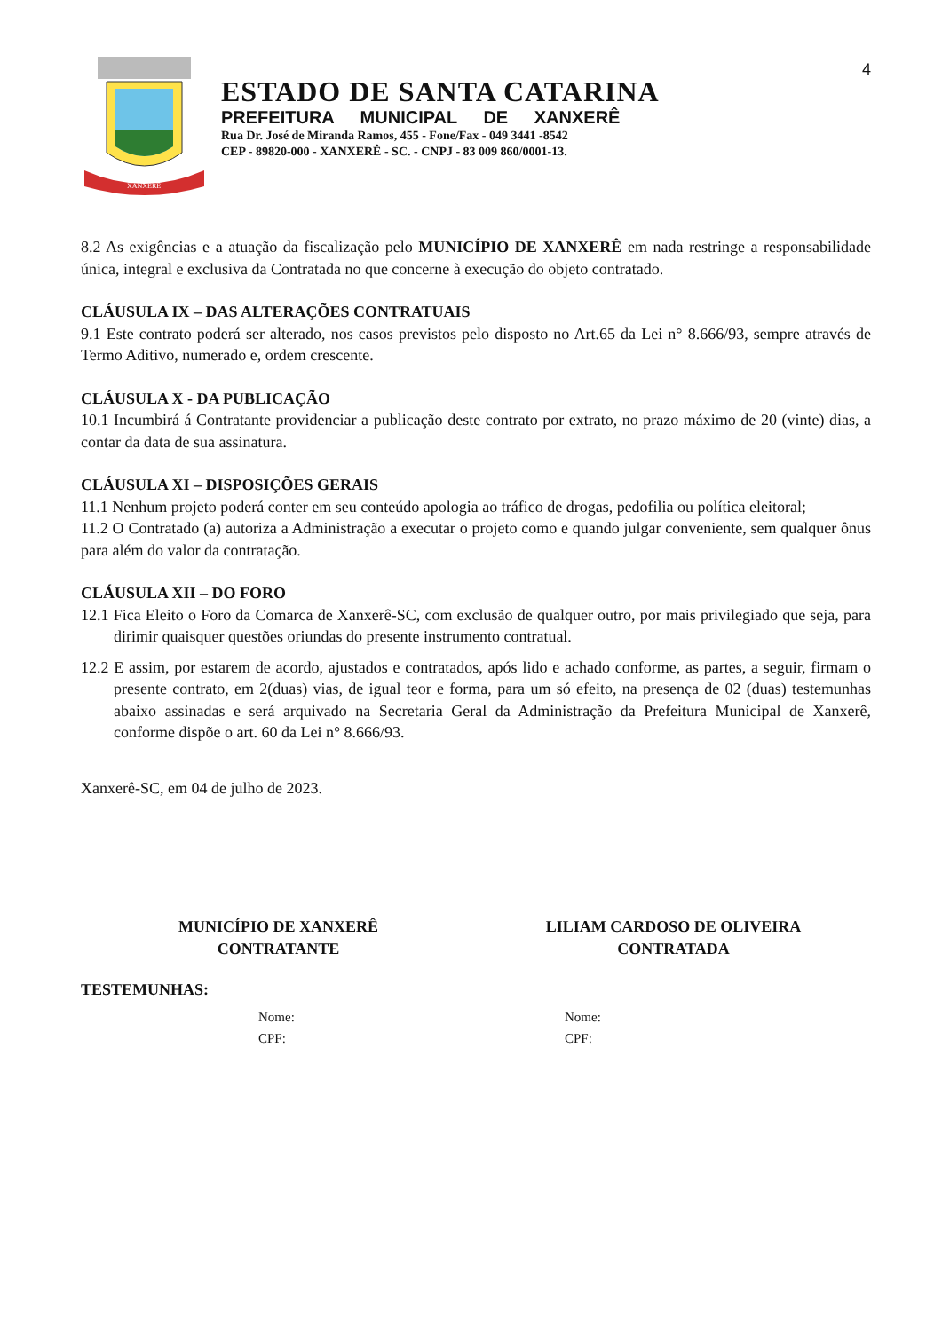4
XANXERÊ
ESTADO DE SANTA CATARINA
PREFEITURA MUNICIPAL DE XANXERÊ
Rua Dr. José de Miranda Ramos, 455 - Fone/Fax - 049 3441 -8542
CEP - 89820-000 - XANXERÊ - SC. - CNPJ - 83 009 860/0001-13.
8.2 As exigências e a atuação da fiscalização pelo MUNICÍPIO DE XANXERÊ em nada restringe a responsabilidade única, integral e exclusiva da Contratada no que concerne à execução do objeto contratado.
CLÁUSULA IX – DAS ALTERAÇÕES CONTRATUAIS
9.1 Este contrato poderá ser alterado, nos casos previstos pelo disposto no Art.65 da Lei n° 8.666/93, sempre através de Termo Aditivo, numerado e, ordem crescente.
CLÁUSULA X - DA PUBLICAÇÃO
10.1 Incumbirá á Contratante providenciar a publicação deste contrato por extrato, no prazo máximo de 20 (vinte) dias, a contar da data de sua assinatura.
CLÁUSULA XI – DISPOSIÇÕES GERAIS
11.1 Nenhum projeto poderá conter em seu conteúdo apologia ao tráfico de drogas, pedofilia ou política eleitoral;
11.2 O Contratado (a) autoriza a Administração a executar o projeto como e quando julgar conveniente, sem qualquer ônus para além do valor da contratação.
CLÁUSULA XII – DO FORO
12.1 Fica Eleito o Foro da Comarca de Xanxerê-SC, com exclusão de qualquer outro, por mais privilegiado que seja, para dirimir quaisquer questões oriundas do presente instrumento contratual.
12.2 E assim, por estarem de acordo, ajustados e contratados, após lido e achado conforme, as partes, a seguir, firmam o presente contrato, em 2(duas) vias, de igual teor e forma, para um só efeito, na presença de 02 (duas) testemunhas abaixo assinadas e será arquivado na Secretaria Geral da Administração da Prefeitura Municipal de Xanxerê, conforme dispõe o art. 60 da Lei n° 8.666/93.
Xanxerê-SC, em 04 de julho de 2023.
MUNICÍPIO DE XANXERÊ
CONTRATANTE
LILIAM CARDOSO DE OLIVEIRA
CONTRATADA
TESTEMUNHAS:
Nome:
CPF:
Nome:
CPF: